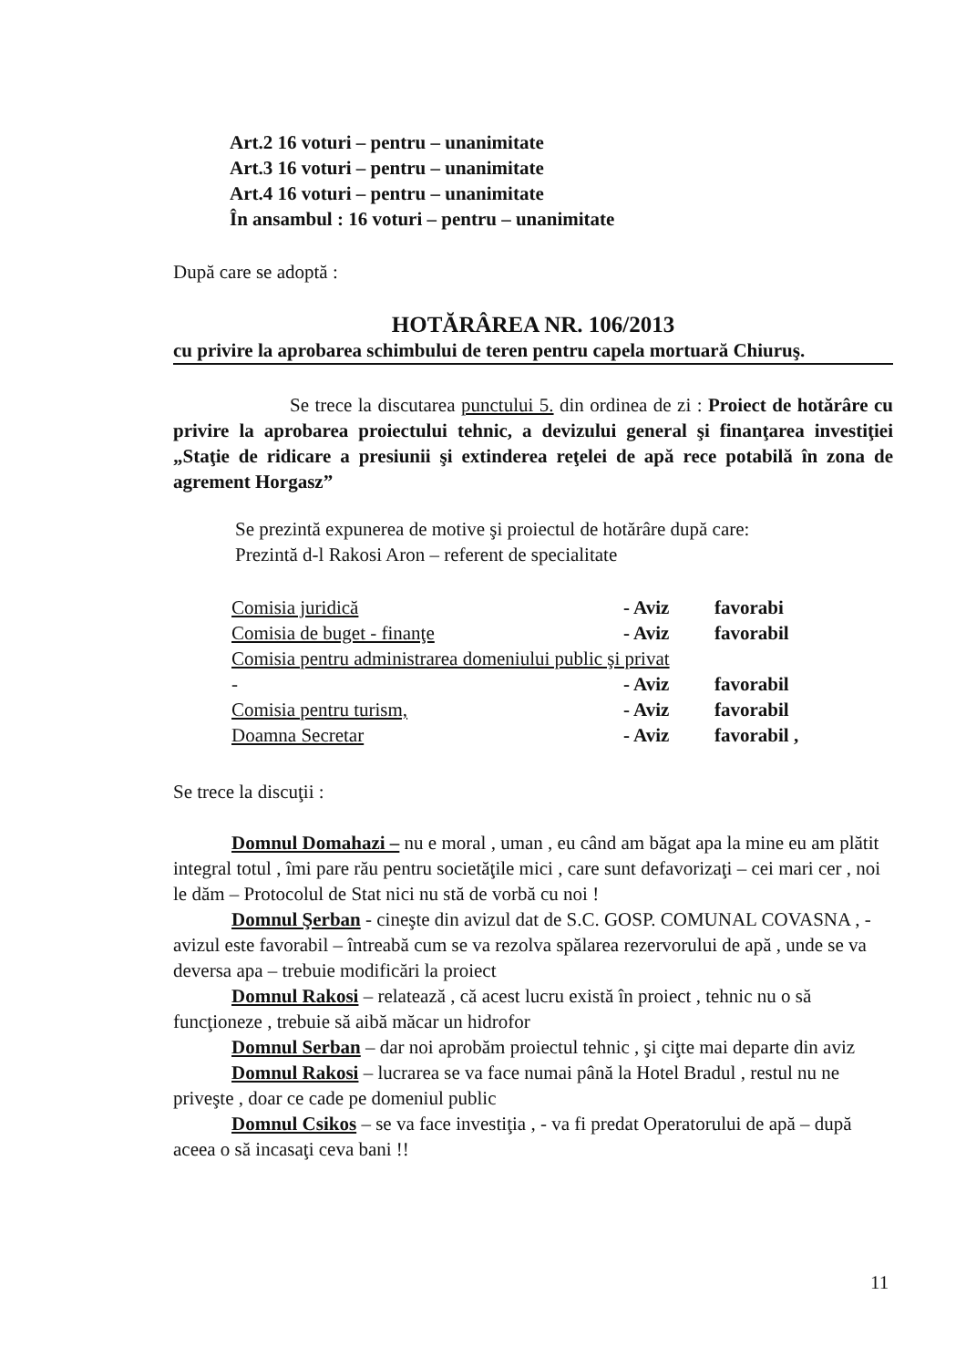Art.2 16 voturi – pentru – unanimitate
Art.3 16 voturi – pentru – unanimitate
Art.4 16 voturi – pentru – unanimitate
În ansambul : 16 voturi – pentru – unanimitate
După care se adoptă :
HOTĂRÂREA NR. 106/2013
cu privire la aprobarea schimbului de teren pentru capela mortuară Chiuruş.
Se trece la discutarea punctului 5. din ordinea de zi : Proiect de hotărâre cu privire la aprobarea proiectului tehnic, a devizului general şi finanţarea investiţiei „Staţie de ridicare a presiunii şi extinderea reţelei de apă rece potabilă în zona de agrement Horgasz”
Se prezintă expunerea de motive şi proiectul de hotărâre după care:
Prezintă d-l Rakosi Aron – referent de specialitate
Comisia juridică - Aviz favorabi
Comisia de buget - finanţe - Aviz favorabil
Comisia pentru administrarea domeniului public şi privat
- - Aviz favorabil
Comisia pentru turism, - Aviz favorabil
Doamna Secretar - Aviz favorabil ,
Se trece la discuţii :
Domnul Domahazi – nu e moral , uman , eu când am băgat apa la mine eu am plătit integral totul , îmi pare rău pentru societăţile mici , care sunt defavorizaţi – cei mari cer , noi le dăm – Protocolul de Stat nici nu stă de vorbă cu noi !
Domnul Şerban - cineşte din avizul dat de S.C. GOSP. COMUNAL COVASNA , - avizul este favorabil – întreabă cum se va rezolva spălarea rezervorului de apă , unde se va deversa apa – trebuie modificări la proiect
Domnul Rakosi – relatează , că acest lucru există în proiect , tehnic nu o să funcţioneze , trebuie să aibă măcar un hidrofor
Domnul Serban – dar noi aprobăm proiectul tehnic , şi ciţte mai departe din aviz
Domnul Rakosi – lucrarea se va face numai până la Hotel Bradul , restul nu ne priveşte , doar ce cade pe domeniul public
Domnul Csikos – se va face investiţia , - va fi predat Operatorului de apă – după aceea o să incasaţi ceva bani !!
11